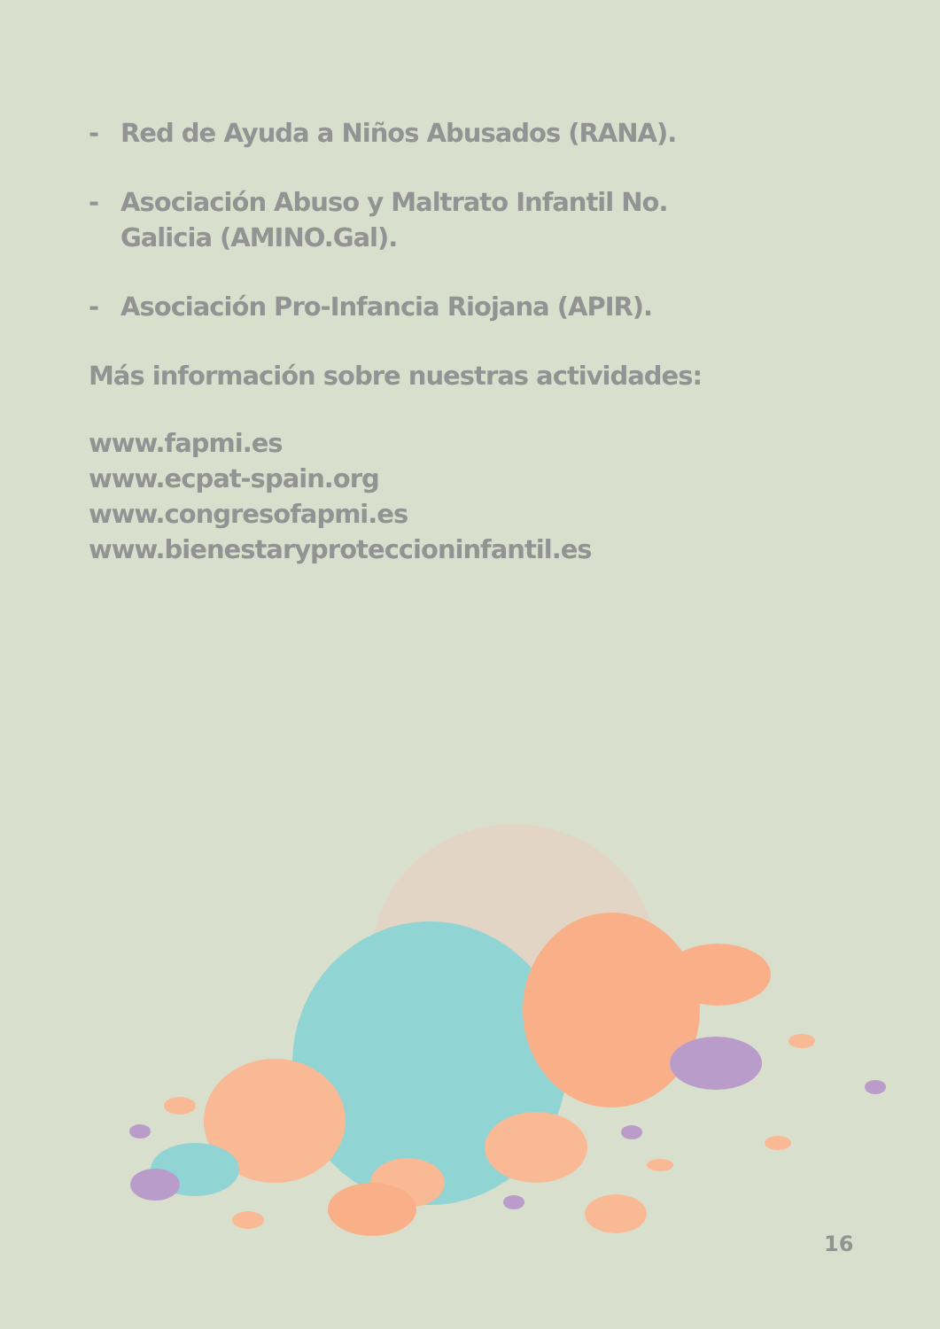- Red de Ayuda a Niños Abusados (RANA).
- Asociación Abuso y Maltrato Infantil No. Galicia (AMINO.Gal).
- Asociación Pro-Infancia Riojana (APIR).
Más información sobre nuestras actividades:
www.fapmi.es
www.ecpat-spain.org
www.congresofapmi.es
www.bienestaryproteccioninfantil.es
16